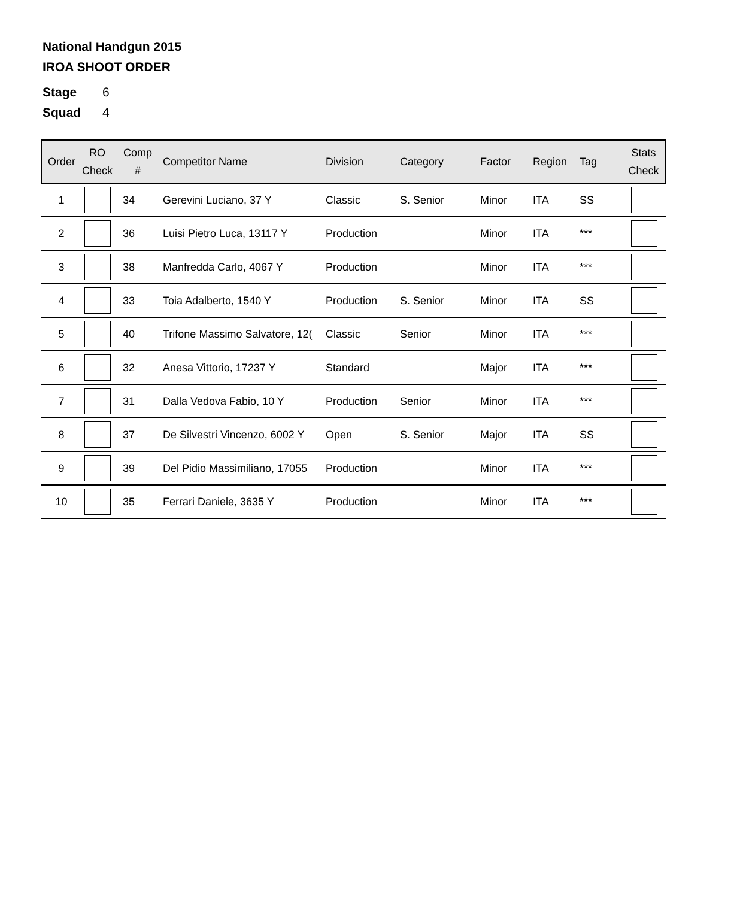National Handgun 2015
IROA SHOOT ORDER
Stage 6
Squad 4
| Order | RO Check | Comp # | Competitor Name | Division | Category | Factor | Region | Tag | Stats Check |
| --- | --- | --- | --- | --- | --- | --- | --- | --- | --- |
| 1 | | 34 | Gerevini Luciano, 37 Y | Classic | S. Senior | Minor | ITA | SS | |
| 2 | | 36 | Luisi Pietro Luca, 13117 Y | Production | | Minor | ITA | *** | |
| 3 | | 38 | Manfredda Carlo, 4067 Y | Production | | Minor | ITA | *** | |
| 4 | | 33 | Toia Adalberto, 1540 Y | Production | S. Senior | Minor | ITA | SS | |
| 5 | | 40 | Trifone Massimo Salvatore, 12( | Classic | Senior | Minor | ITA | *** | |
| 6 | | 32 | Anesa Vittorio, 17237 Y | Standard | | Major | ITA | *** | |
| 7 | | 31 | Dalla Vedova Fabio, 10 Y | Production | Senior | Minor | ITA | *** | |
| 8 | | 37 | De Silvestri Vincenzo, 6002 Y | Open | S. Senior | Major | ITA | SS | |
| 9 | | 39 | Del Pidio Massimiliano, 17055 | Production | | Minor | ITA | *** | |
| 10 | | 35 | Ferrari Daniele, 3635 Y | Production | | Minor | ITA | *** | |